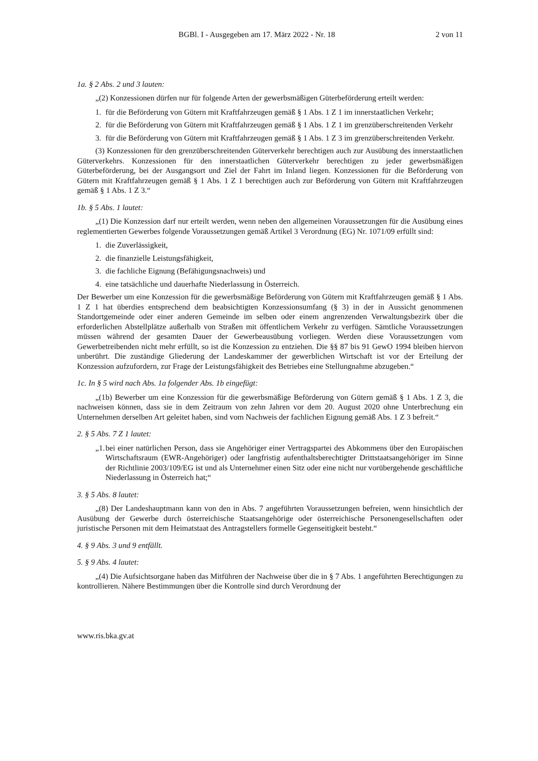BGBl. I - Ausgegeben am 17. März 2022 - Nr. 18 2 von 11
1a. § 2 Abs. 2 und 3 lauten:
„(2) Konzessionen dürfen nur für folgende Arten der gewerbsmäßigen Güterbeförderung erteilt werden:
1. für die Beförderung von Gütern mit Kraftfahrzeugen gemäß § 1 Abs. 1 Z 1 im innerstaatlichen Verkehr;
2. für die Beförderung von Gütern mit Kraftfahrzeugen gemäß § 1 Abs. 1 Z 1 im grenzüberschreitenden Verkehr
3. für die Beförderung von Gütern mit Kraftfahrzeugen gemäß § 1 Abs. 1 Z 3 im grenzüberschreitenden Verkehr.
(3) Konzessionen für den grenzüberschreitenden Güterverkehr berechtigen auch zur Ausübung des innerstaatlichen Güterverkehrs. Konzessionen für den innerstaatlichen Güterverkehr berechtigen zu jeder gewerbsmäßigen Güterbeförderung, bei der Ausgangsort und Ziel der Fahrt im Inland liegen. Konzessionen für die Beförderung von Gütern mit Kraftfahrzeugen gemäß § 1 Abs. 1 Z 1 berechtigen auch zur Beförderung von Gütern mit Kraftfahrzeugen gemäß § 1 Abs. 1 Z 3.“
1b. § 5 Abs. 1 lautet:
„(1) Die Konzession darf nur erteilt werden, wenn neben den allgemeinen Voraussetzungen für die Ausübung eines reglementierten Gewerbes folgende Voraussetzungen gemäß Artikel 3 Verordnung (EG) Nr. 1071/09 erfüllt sind:
1. die Zuverlässigkeit,
2. die finanzielle Leistungsfähigkeit,
3. die fachliche Eignung (Befähigungsnachweis) und
4. eine tatsächliche und dauerhafte Niederlassung in Österreich.
Der Bewerber um eine Konzession für die gewerbsmäßige Beförderung von Gütern mit Kraftfahrzeugen gemäß § 1 Abs. 1 Z 1 hat überdies entsprechend dem beabsichtigten Konzessionsumfang (§ 3) in der in Aussicht genommenen Standortgemeinde oder einer anderen Gemeinde im selben oder einem angrenzenden Verwaltungsbezirk über die erforderlichen Abstellplätze außerhalb von Straßen mit öffentlichem Verkehr zu verfügen. Sämtliche Voraussetzungen müssen während der gesamten Dauer der Gewerbeausübung vorliegen. Werden diese Voraussetzungen vom Gewerbetreibenden nicht mehr erfüllt, so ist die Konzession zu entziehen. Die §§ 87 bis 91 GewO 1994 bleiben hiervon unberührt. Die zuständige Gliederung der Landeskammer der gewerblichen Wirtschaft ist vor der Erteilung der Konzession aufzufordern, zur Frage der Leistungsfähigkeit des Betriebes eine Stellungnahme abzugeben.“
1c. In § 5 wird nach Abs. 1a folgender Abs. 1b eingefügt:
„(1b) Bewerber um eine Konzession für die gewerbsmäßige Beförderung von Gütern gemäß § 1 Abs. 1 Z 3, die nachweisen können, dass sie in dem Zeitraum von zehn Jahren vor dem 20. August 2020 ohne Unterbrechung ein Unternehmen derselben Art geleitet haben, sind vom Nachweis der fachlichen Eignung gemäß Abs. 1 Z 3 befreit.“
2. § 5 Abs. 7 Z 1 lautet:
„1. bei einer natürlichen Person, dass sie Angehöriger einer Vertragspartei des Abkommens über den Europäischen Wirtschaftsraum (EWR-Angehöriger) oder langfristig aufenthaltsberechtigter Drittstaatsangehöriger im Sinne der Richtlinie 2003/109/EG ist und als Unternehmer einen Sitz oder eine nicht nur vorübergehende geschäftliche Niederlassung in Österreich hat;“
3. § 5 Abs. 8 lautet:
„(8) Der Landeshauptmann kann von den in Abs. 7 angeführten Voraussetzungen befreien, wenn hinsichtlich der Ausübung der Gewerbe durch österreichische Staatsangehörige oder österreichische Personengesellschaften oder juristische Personen mit dem Heimatstaat des Antragstellers formelle Gegenseitigkeit besteht.“
4. § 9 Abs. 3 und 9 entfällt.
5. § 9 Abs. 4 lautet:
„(4) Die Aufsichtsorgane haben das Mitführen der Nachweise über die in § 7 Abs. 1 angeführten Berechtigungen zu kontrollieren. Nähere Bestimmungen über die Kontrolle sind durch Verordnung der
www.ris.bka.gv.at